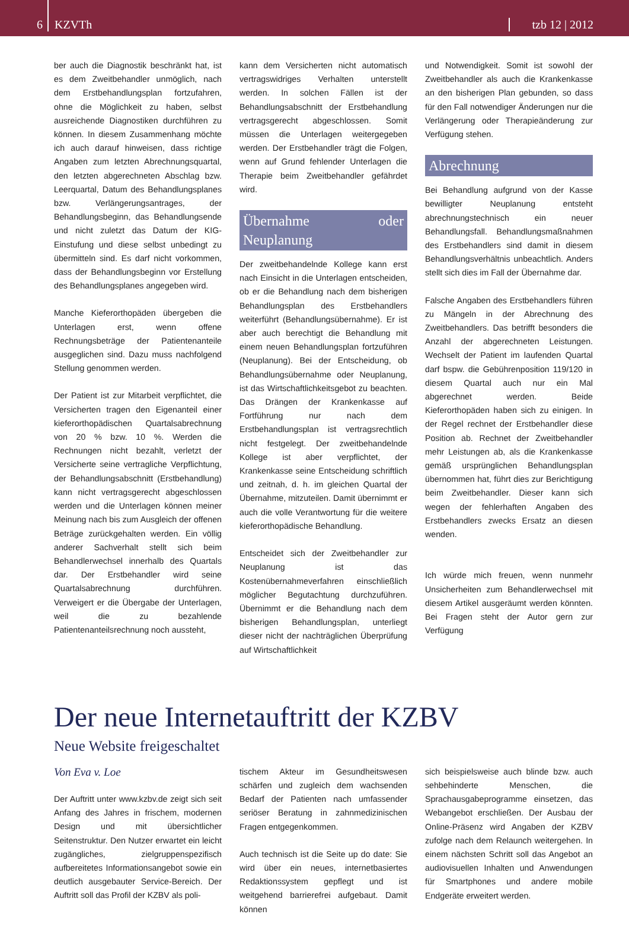6
KZVTh
tzb 12 | 2012
ber auch die Diagnostik beschränkt hat, ist es dem Zweitbehandler unmöglich, nach dem Erstbehandlungsplan fortzufahren, ohne die Möglichkeit zu haben, selbst ausreichende Diagnostiken durchführen zu können. In diesem Zusammenhang möchte ich auch darauf hinweisen, dass richtige Angaben zum letzten Abrechnungsquartal, den letzten abgerechneten Abschlag bzw. Leerquartal, Datum des Behandlungsplanes bzw. Verlängerungsantrages, der Behandlungsbeginn, das Behandlungsende und nicht zuletzt das Datum der KIG-Einstufung und diese selbst unbedingt zu übermitteln sind. Es darf nicht vorkommen, dass der Behandlungsbeginn vor Erstellung des Behandlungsplanes angegeben wird.
Manche Kieferorthopäden übergeben die Unterlagen erst, wenn offene Rechnungsbeträge der Patientenanteile ausgeglichen sind. Dazu muss nachfolgend Stellung genommen werden.
Der Patient ist zur Mitarbeit verpflichtet, die Versicherten tragen den Eigenanteil einer kieferorthopädischen Quartalsabrechnung von 20 % bzw. 10 %. Werden die Rechnungen nicht bezahlt, verletzt der Versicherte seine vertragliche Verpflichtung, der Behandlungsabschnitt (Erstbehandlung) kann nicht vertragsgerecht abgeschlossen werden und die Unterlagen können meiner Meinung nach bis zum Ausgleich der offenen Beträge zurückgehalten werden. Ein völlig anderer Sachverhalt stellt sich beim Behandlerwechsel innerhalb des Quartals dar. Der Erstbehandler wird seine Quartalsabrechnung durchführen. Verweigert er die Übergabe der Unterlagen, weil die zu bezahlende Patientenanteilsrechnung noch aussteht,
kann dem Versicherten nicht automatisch vertragswidriges Verhalten unterstellt werden. In solchen Fällen ist der Behandlungsabschnitt der Erstbehandlung vertragsgerecht abgeschlossen. Somit müssen die Unterlagen weitergegeben werden. Der Erstbehandler trägt die Folgen, wenn auf Grund fehlender Unterlagen die Therapie beim Zweitbehandler gefährdet wird.
Übernahme oder Neuplanung
Der zweitbehandelnde Kollege kann erst nach Einsicht in die Unterlagen entscheiden, ob er die Behandlung nach dem bisherigen Behandlungsplan des Erstbehandlers weiterführt (Behandlungsübernahme). Er ist aber auch berechtigt die Behandlung mit einem neuen Behandlungsplan fortzuführen (Neuplanung). Bei der Entscheidung, ob Behandlungsübernahme oder Neuplanung, ist das Wirtschaftlichkeitsgebot zu beachten. Das Drängen der Krankenkasse auf Fortführung nur nach dem Erstbehandlungsplan ist vertragsrechtlich nicht festgelegt. Der zweitbehandelnde Kollege ist aber verpflichtet, der Krankenkasse seine Entscheidung schriftlich und zeitnah, d. h. im gleichen Quartal der Übernahme, mitzuteilen. Damit übernimmt er auch die volle Verantwortung für die weitere kieferorthopädische Behandlung.
Entscheidet sich der Zweitbehandler zur Neuplanung ist das Kostenübernahmeverfahren einschließlich möglicher Begutachtung durchzuführen. Übernimmt er die Behandlung nach dem bisherigen Behandlungsplan, unterliegt dieser nicht der nachträglichen Überprüfung auf Wirtschaftlichkeit
und Notwendigkeit. Somit ist sowohl der Zweitbehandler als auch die Krankenkasse an den bisherigen Plan gebunden, so dass für den Fall notwendiger Änderungen nur die Verlängerung oder Therapieänderung zur Verfügung stehen.
Abrechnung
Bei Behandlung aufgrund von der Kasse bewilligter Neuplanung entsteht abrechnungstechnisch ein neuer Behandlungsfall. Behandlungsmaßnahmen des Erstbehandlers sind damit in diesem Behandlungsverhältnis unbeachtlich. Anders stellt sich dies im Fall der Übernahme dar.
Falsche Angaben des Erstbehandlers führen zu Mängeln in der Abrechnung des Zweitbehandlers. Das betrifft besonders die Anzahl der abgerechneten Leistungen. Wechselt der Patient im laufenden Quartal darf bspw. die Gebührenposition 119/120 in diesem Quartal auch nur ein Mal abgerechnet werden. Beide Kieferorthopäden haben sich zu einigen. In der Regel rechnet der Erstbehandler diese Position ab. Rechnet der Zweitbehandler mehr Leistungen ab, als die Krankenkasse gemäß ursprünglichen Behandlungsplan übernommen hat, führt dies zur Berichtigung beim Zweitbehandler. Dieser kann sich wegen der fehlerhaften Angaben des Erstbehandlers zwecks Ersatz an diesen wenden.
Ich würde mich freuen, wenn nunmehr Unsicherheiten zum Behandlerwechsel mit diesem Artikel ausgeräumt werden könnten. Bei Fragen steht der Autor gern zur Verfügung
Der neue Internetauftritt der KZBV
Neue Website freigeschaltet
Von Eva v. Loe
Der Auftritt unter www.kzbv.de zeigt sich seit Anfang des Jahres in frischem, modernen Design und mit übersichtlicher Seitenstruktur. Den Nutzer erwartet ein leicht zugängliches, zielgruppenspezifisch aufbereitetes Informationsangebot sowie ein deutlich ausgebauter Service-Bereich. Der Auftritt soll das Profil der KZBV als poli-
tischem Akteur im Gesundheitswesen schärfen und zugleich dem wachsenden Bedarf der Patienten nach umfassender seriöser Beratung in zahnmedizinischen Fragen entgegenkommen.
Auch technisch ist die Seite up do date: Sie wird über ein neues, internetbasiertes Redaktionssystem gepflegt und ist weitgehend barrierefrei aufgebaut. Damit können
sich beispielsweise auch blinde bzw. auch sehbehinderte Menschen, die Sprachausgabeprogramme einsetzen, das Webangebot erschließen. Der Ausbau der Online-Präsenz wird Angaben der KZBV zufolge nach dem Relaunch weitergehen. In einem nächsten Schritt soll das Angebot an audiovisuellen Inhalten und Anwendungen für Smartphones und andere mobile Endgeräte erweitert werden.